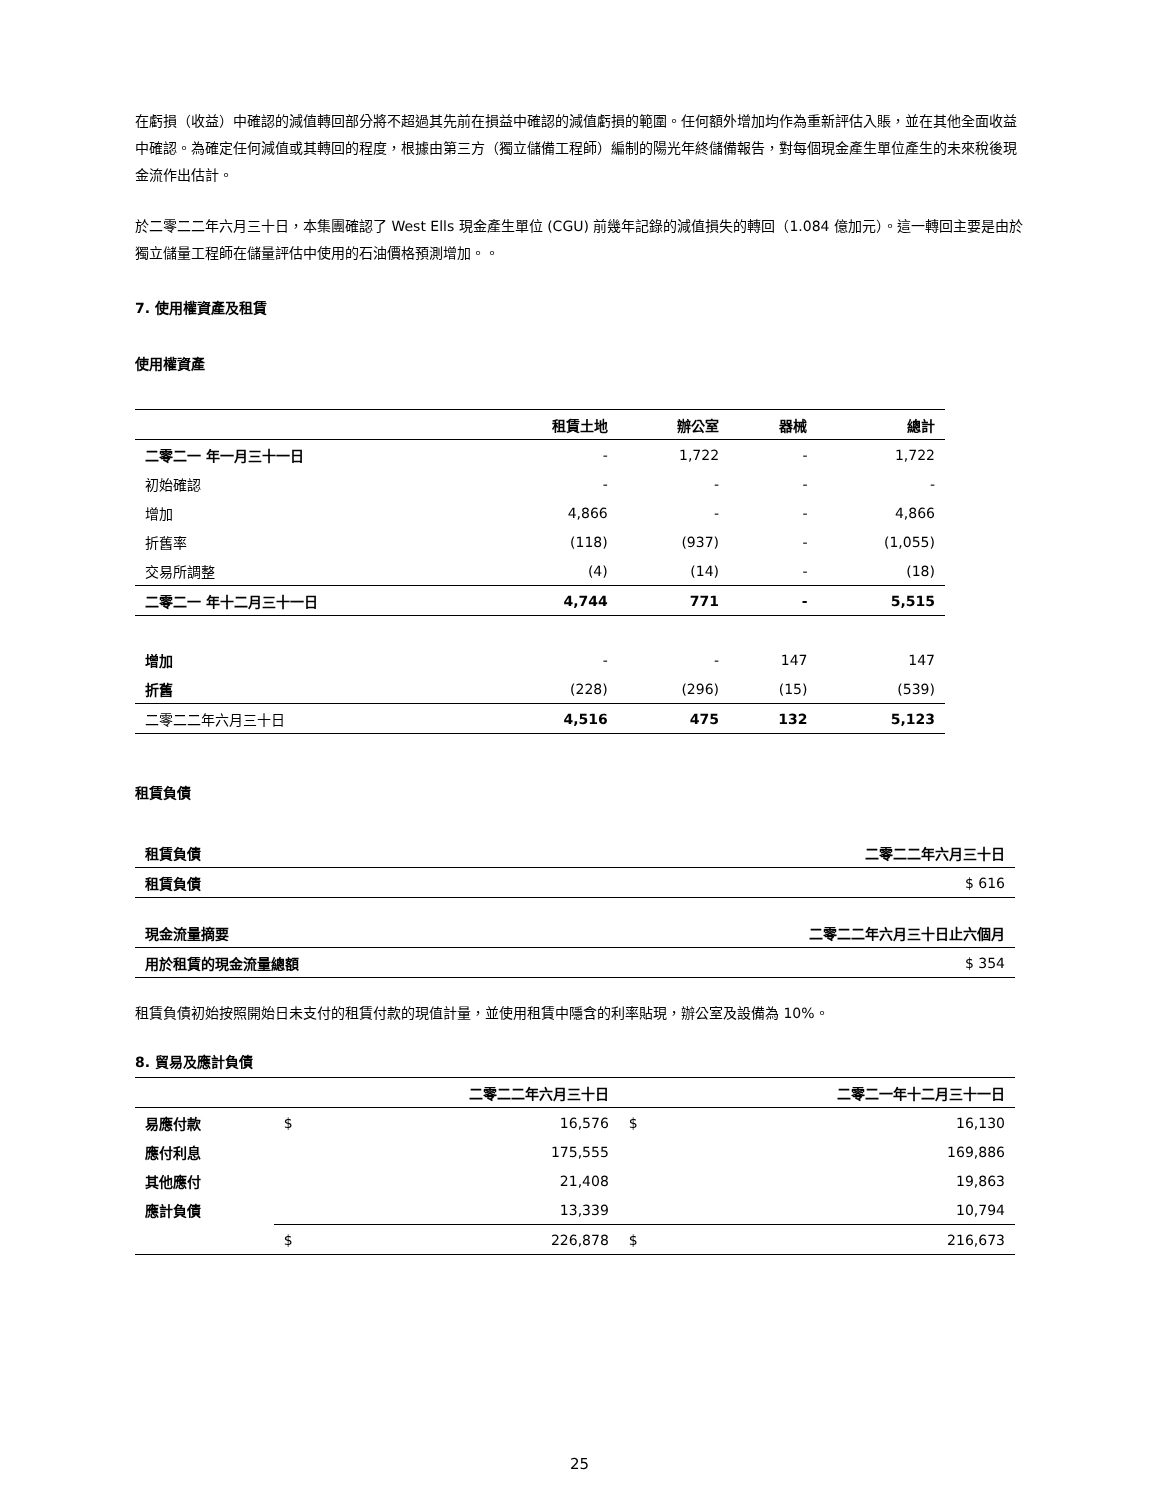在虧損（收益）中確認的減值轉回部分將不超過其先前在損益中確認的減值虧損的範圍。任何額外增加均作為重新評估入賬，並在其他全面收益中確認。為確定任何減值或其轉回的程度，根據由第三方（獨立儲備工程師）編制的陽光年終儲備報告，對每個現金產生單位產生的未來稅後現金流作出估計。
於二零二二年六月三十日，本集團確認了 West Ells 現金產生單位 (CGU) 前幾年記錄的減值損失的轉回（1.084 億加元）。這一轉回主要是由於獨立儲量工程師在儲量評估中使用的石油價格預測增加。。
7. 使用權資產及租賃
使用權資產
| | 租賃土地 | 辦公室 | 器械 | 總計 |
| --- | --- | --- | --- | --- |
| 二零二一 年一月三十一日 | - | 1,722 | - | 1,722 |
| 初始確認 | - | - | - | - |
| 增加 | 4,866 | - | - | 4,866 |
| 折舊率 | (118) | (937) | - | (1,055) |
| 交易所調整 | (4) | (14) | - | (18) |
| 二零二一 年十二月三十一日 | 4,744 | 771 | - | 5,515 |
| 增加 | - | - | 147 | 147 |
| 折舊 | (228) | (296) | (15) | (539) |
| 二零二二年六月三十日 | 4,516 | 475 | 132 | 5,123 |
租賃負債
| 租賃負債 | 二零二二年六月三十日 |
| 租賃負債 | $ 616 |
| 現金流量摘要 | 二零二二年六月三十日止六個月 |
| 用於租賃的現金流量總額 | $ 354 |
租賃負債初始按照開始日未支付的租賃付款的現值計量，並使用租賃中隱含的利率貼現，辦公室及設備為 10%。
8. 貿易及應計負債
| | | 二零二二年六月三十日 | | 二零二一年十二月三十一日 |
| 易應付款 | $ | 16,576 | $ | 16,130 |
| 應付利息 | | 175,555 | | 169,886 |
| 其他應付 | | 21,408 | | 19,863 |
| 應計負債 | | 13,339 | | 10,794 |
| | $ | 226,878 | $ | 216,673 |
25